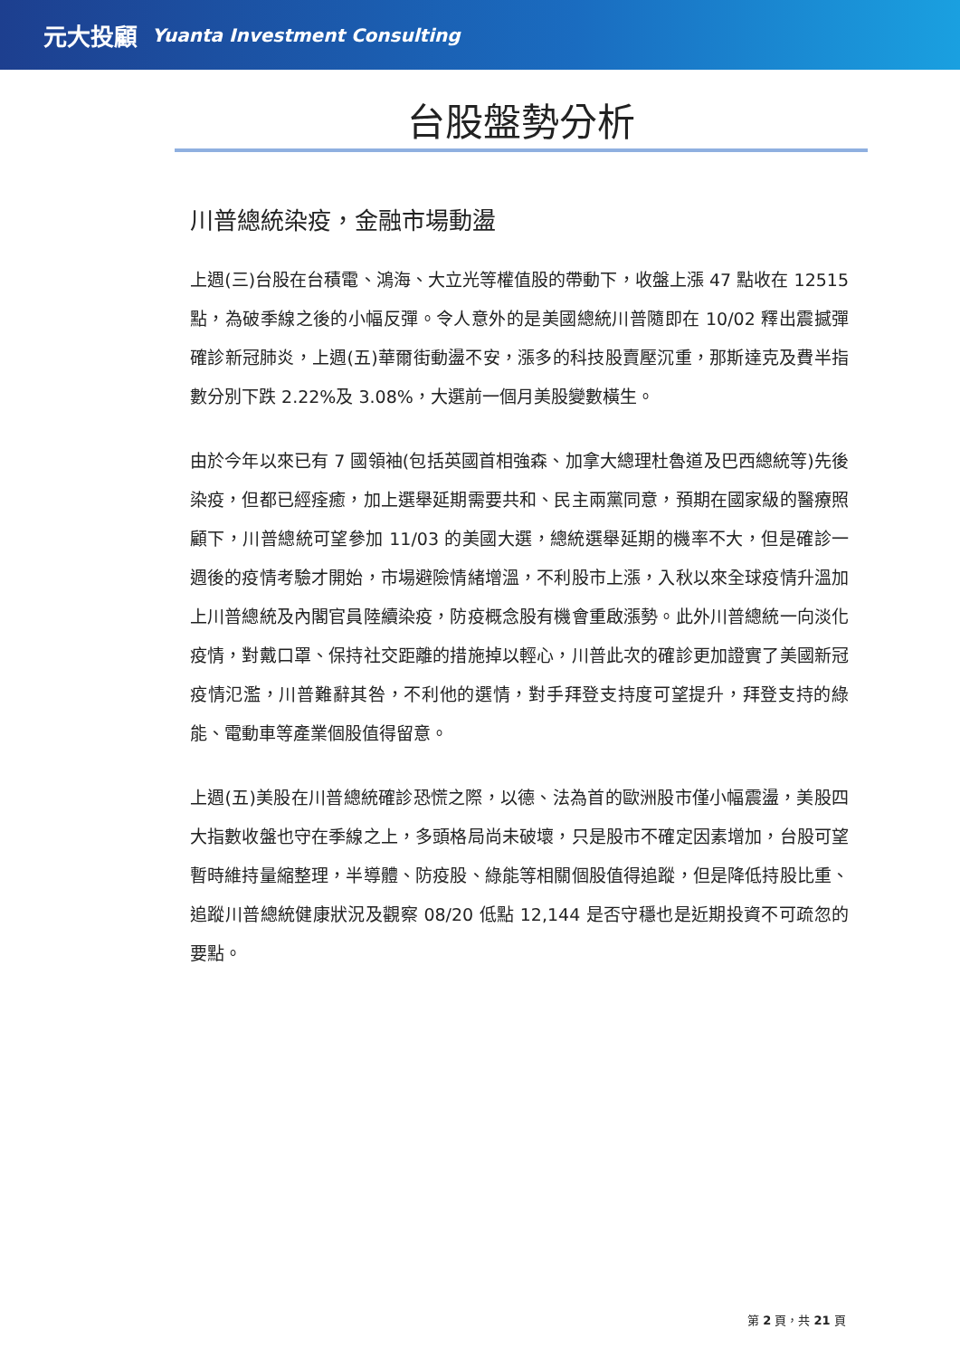元大投顧 Yuanta Investment Consulting
台股盤勢分析
川普總統染疫，金融市場動盪
上週(三)台股在台積電、鴻海、大立光等權值股的帶動下，收盤上漲 47 點收在 12515 點，為破季線之後的小幅反彈。令人意外的是美國總統川普隨即在 10/02 釋出震撼彈確診新冠肺炎，上週(五)華爾街動盪不安，漲多的科技股賣壓沉重，那斯達克及費半指數分別下跌 2.22%及 3.08%，大選前一個月美股變數橫生。
由於今年以來已有 7 國領袖(包括英國首相強森、加拿大總理杜魯道及巴西總統等)先後染疫，但都已經痊癒，加上選舉延期需要共和、民主兩黨同意，預期在國家級的醫療照顧下，川普總統可望參加 11/03 的美國大選，總統選舉延期的機率不大，但是確診一週後的疫情考驗才開始，市場避險情緒增溫，不利股市上漲，入秋以來全球疫情升溫加上川普總統及內閣官員陸續染疫，防疫概念股有機會重啟漲勢。此外川普總統一向淡化疫情，對戴口罩、保持社交距離的措施掉以輕心，川普此次的確診更加證實了美國新冠疫情氾濫，川普難辭其咎，不利他的選情，對手拜登支持度可望提升，拜登支持的綠能、電動車等產業個股值得留意。
上週(五)美股在川普總統確診恐慌之際，以德、法為首的歐洲股市僅小幅震盪，美股四大指數收盤也守在季線之上，多頭格局尚未破壞，只是股市不確定因素增加，台股可望暫時維持量縮整理，半導體、防疫股、綠能等相關個股值得追蹤，但是降低持股比重、追蹤川普總統健康狀況及觀察 08/20 低點 12,144 是否守穩也是近期投資不可疏忽的要點。
第 2 頁，共 21 頁